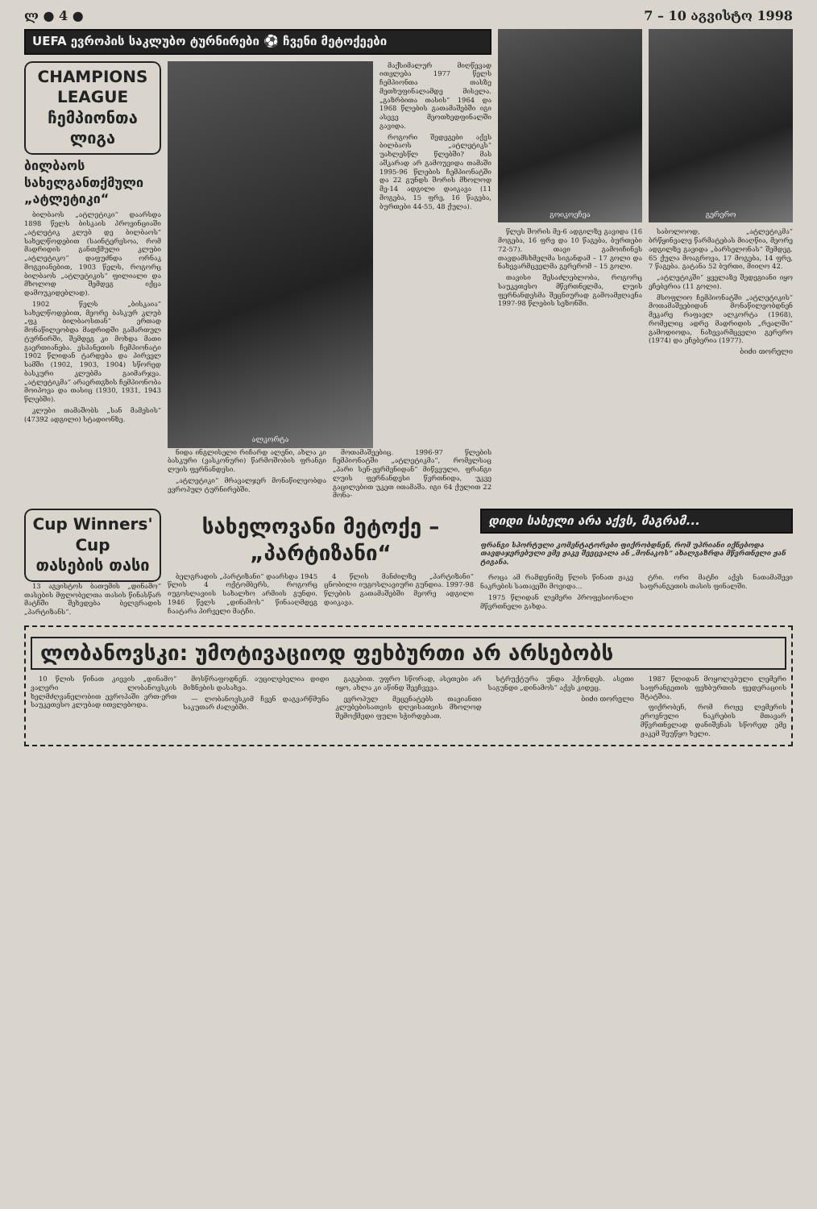ლ ● 4 ● 7 – 10 აგვისტო 1998
UEFA ევროპის საკლუბო ტურნირები ⚽ ჩვენი მეტოქეები
CHAMPIONS LEAGUE
ჩემპიონთა ლიგა
ბილბაოს სახელგანთქმული „ატლეტიკი“
ბილბაოს „ატლეტიკი“ დაარსდა 1898 წელს ბისკაის პროვინციაში „ატლეტიკ კლუბ დე ბილბაოს“ სახელწოდებით (საინტერესოა, რომ მადრიდის განთქმული კლუბი „ატლეტიკო“ დაფუძნდა ორნაკ მოგვიანებით, 1903 წელს, როგორც ბილბაოს „ატლეტიკის“ ფილიალი და მხოლოდ შემდეგ იქცა დამოუკიდებლად).
1902 წელს „ბისკაია“ სახელწოდებით, მეორე ბასკურ კლუბ „ფკ ბილბაოსთან“ ერთად მონაწილეობდა მადრიდში გამართულ ტურნირში, შემდეგ კი მოხდა მათი გაერთიანება. ესპანეთის ჩემპიონატი 1902 წლიდან ტარდება და პირველ სამში (1902, 1903, 1904) სწორედ ბასკური კლუბმა გაიმარჯვა. „ატლეტიკმა“ არაერთგზის ჩემპიონობა მოიპოვა და თასიც (1930, 1931, 1943 წლებში).
კლუბი თამაშობს „სან მამესის“ (47392 ადგილი) სტადიონზე.
ალკორტა
მაქსიმალურ მიღწევად ითვლება 1977 წელს ჩემპიონთა თასზე მეთხუფინალამდე მისვლა. „გაზრბითა თასის“ 1964 და 1968 წლების გათამაშებში იგი ასევე მეოთხედფინალში გავიდა.
როგორი შედეგები აქვს ბილბაოს „ატლეტიკს“ უახლესწლ წლებში? მას აშკარად არ გამოუვიდა თამაში 1995-96 წლების ჩემპიონატში და 22 გუნდს შორის მხოლოდ მე-14 ადგილი დაიკავა (11 მოგება, 15 ფრე, 16 წაგება, ბურთები 44-55, 48 ქულა).
ნიდა ინგლისელი რიჩარდ ალენი, ახლა კი ბასკური (ვასკონური) წარმოშობის ფრანგი ლუის ფერნანდესი.
„ატლეტიკი“ მრავალჯერ მონაწილეობდა ევროპულ ტურნირებში.
მოთამაშეებიც. 1996-97 წლების ჩემპიონატში „ატლეტიკმა“, რომელსაც „პარი სენ-ჟერმენიდან“ მიწვეული, ფრანგი ლუის ფერნანდესი წვრთნიდა, უკვე გაცილებით უკეთ ითამაშა. იგი 64 ქულით 22 მონა-
გოიკოეჩეა გერერო
წლეს შორის მე-6 ადგილზე გავიდა (16 მოგება, 16 ფრე და 10 წაგება, ბურთები 72-57). თავი გამოიჩინეს თავდამსხმელმა სიგანდამ – 17 გოლი და ნახევარმცველმა გერერომ – 15 გოლი.
თავისი შესაძლებლობა, როგორც საუკეთესო მწვრთნელმა, ლუის ფერნანდესმა შეცნიურად გამოამჟღავნა 1997-98 წლების სეზონში.
საბოლოოდ, „ატლეტიკმა“ ბრწყინვალე წარმატებას მიაღწია, მეორე ადგილზე გავიდა „ბარსელონას“ შემდეგ. 65 ქულა მოაგროვა, 17 მოგება, 14 ფრე, 7 წაგება. გატანა 52 ბურთი, მიიღო 42.
„ატლეტიკში“ ყველაზე შედეგიანი იყო ეჩებერია (11 გოლი).
მსოფლიო ჩემპიონატში „ატლეტიკის“ მოთამაშეებიდან მონაწილეობდნენ მეკარე რაფაელ ალკორტა (1968), რომელიც ადრე მადრიდის „რეალში“ გამოდიოდა, ნახევარმცველი გერერო (1974) და ეჩებერია (1977).
ბიძი თორელი
Cup Winners' Cup
თასების თასი
13 აგვისტოს ბათუმის „დინამო“ თასების მფლობელთა თასის წინასწარ მატჩში შეხვდება ბელგრადის „პარტიზანს“.
სახელოვანი მეტოქე – „პარტიზანი“
ბელგრადის „პარტიზანი“ დაარსდა 1945 წლის 4 ოქტომბერს, როგორც იუგოსლავიის სახალხო არმიის გუნდი. 1946 წელს „დინამოს“ წინააღმდეგ ჩაატარა პირველი მატჩი.
4 წლის მანძილზე „პარტიზანი“ ცნობილი იუგოსლავიური გუნდია. 1997-98 წლების გათამაშებში მეორე ადგილი დაიკავა.
დიდი სახელი არა აქვს, მაგრამ...
ფრანგი სპორტული კომენტატორები ფიქრობდნენ, რომ უპრიანი იქნებოდა თავდაჯერებული ემე ჟაკე შეეცვალა ან „მონაკოს“ ახალგაზრდა მწვრთნელი ჟან ტიგანა.
როცა ამ რამდენიმე წლის წინათ ჟაკე ნაკრების სათავეში მოვიდა...
1975 წლიდან ლემერი პროფესიონალი მწვრთნელი გახდა.
ტრი. ორი მატჩი აქვს ნათამაშევი საფრანგეთის თასის ფინალში.
ლობანოვსკი: უმოტივაციოდ ფეხბურთი არ არსებობს
10 წლის წინათ კიევის „დინამო“ ვალერი ლობანოვსკის ხელმძღვანელობით ევროპაში ერთ-ერთ საუკეთესო კლუბად ითვლებოდა.
მოსწრაფოდნენ. აუცილებელია დიდი მიზნების დასახვა.
— ლობანოვსკიმ ჩვენ დაგვარწმუნა საკუთარ ძალებში.
გაგებით. უფრო სწორად, ასეთები არ იყო, ახლა კი აწინდ შეეჩვევა.
ევროპულ მეცენატებს თავიანთი კლუბებისათვის დღეისათვის მხოლოდ შემოქმედი ფული სჭირდებათ.
სტრუქტურა უნდა ჰქონდეს. ასეთი საგუნდი „დინამოს“ აქვს კიდეც.
ბიძი თორელი
1987 წლიდან მოყოლებული ლემერი საფრანგეთის ფეხბურთის ფედერაციის შტატშია.
ფიქრობენ, რომ როჟე ლემერის ეროვნული ნაკრების მთავარ მწვრთნელად დანიშვნას სწორედ ემე ჟაკემ შეუწყო ხელი.